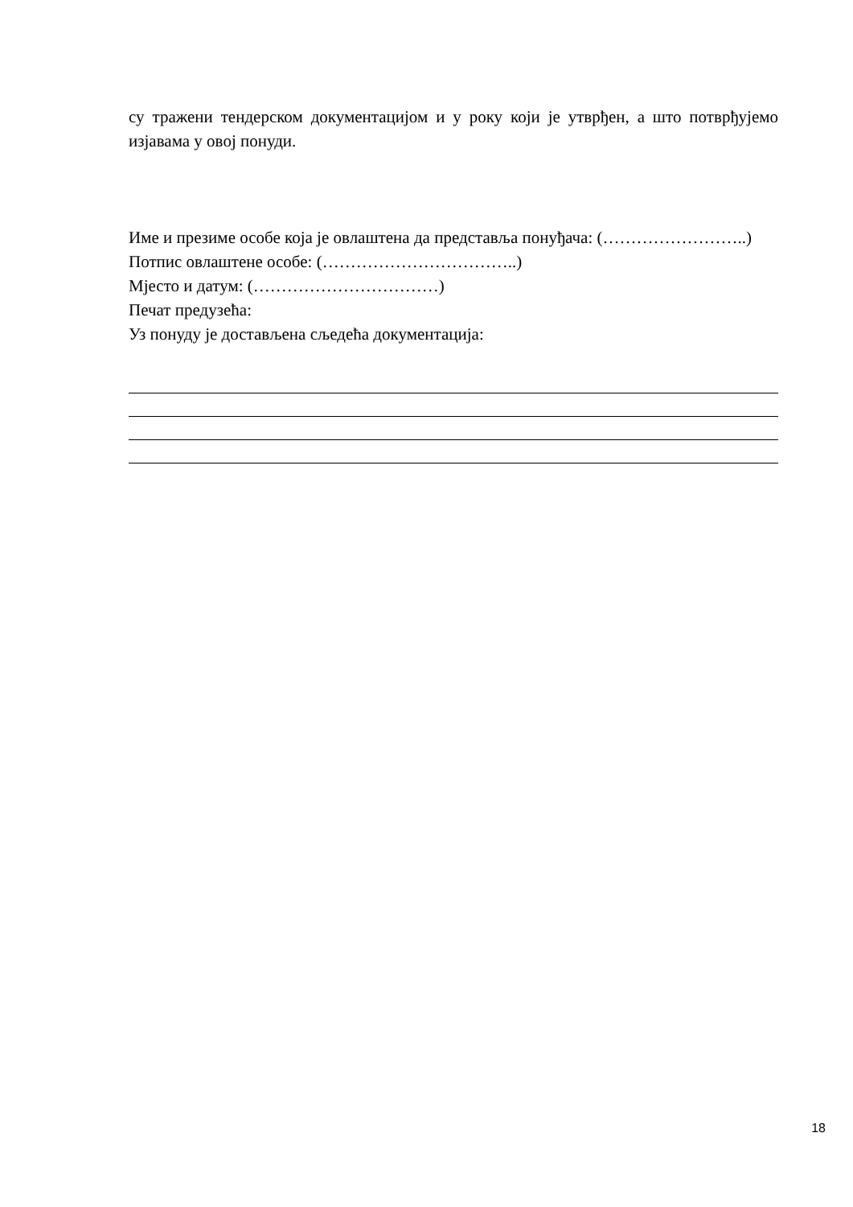су тражени тендерском документацијом и у року који је утврђен, а што потврђујемо изјавама у овој понуди.
Име и презиме особе која је овлаштена да представља понуђача: (……………………..)
Потпис овлаштене особе: (……………………………..)
Мјесто и датум: (……………………………)
Печат предузећа:
Уз понуду је достављена сљедећа документација:
18